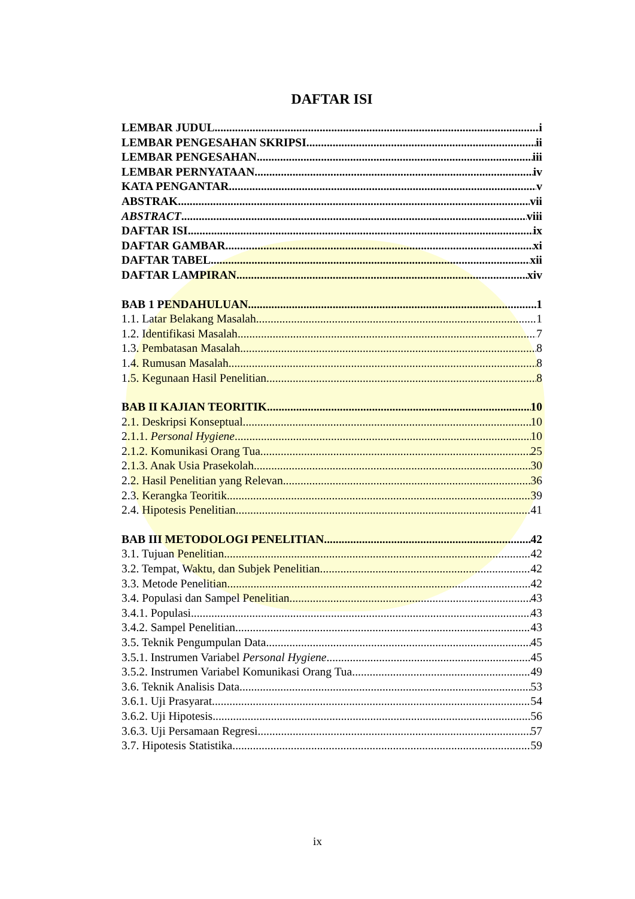DAFTAR ISI
LEMBAR JUDUL i
LEMBAR PENGESAHAN SKRIPSI ii
LEMBAR PENGESAHAN iii
LEMBAR PERNYATAAN iv
KATA PENGANTAR v
ABSTRAK vii
ABSTRACT viii
DAFTAR ISI ix
DAFTAR GAMBAR xi
DAFTAR TABEL xii
DAFTAR LAMPIRAN xiv
BAB 1 PENDAHULUAN 1
1.1. Latar Belakang Masalah 1
1.2. Identifikasi Masalah 7
1.3. Pembatasan Masalah 8
1.4. Rumusan Masalah 8
1.5. Kegunaan Hasil Penelitian 8
BAB II KAJIAN TEORITIK 10
2.1. Deskripsi Konseptual 10
2.1.1. Personal Hygiene 10
2.1.2. Komunikasi Orang Tua 25
2.1.3. Anak Usia Prasekolah 30
2.2. Hasil Penelitian yang Relevan 36
2.3. Kerangka Teoritik 39
2.4. Hipotesis Penelitian 41
BAB III METODOLOGI PENELITIAN 42
3.1. Tujuan Penelitian 42
3.2. Tempat, Waktu, dan Subjek Penelitian 42
3.3. Metode Penelitian 42
3.4. Populasi dan Sampel Penelitian 43
3.4.1. Populasi 43
3.4.2. Sampel Penelitian 43
3.5. Teknik Pengumpulan Data 45
3.5.1. Instrumen Variabel Personal Hygiene 45
3.5.2. Instrumen Variabel Komunikasi Orang Tua 49
3.6. Teknik Analisis Data 53
3.6.1. Uji Prasyarat 54
3.6.2. Uji Hipotesis 56
3.6.3. Uji Persamaan Regresi 57
3.7. Hipotesis Statistika 59
ix